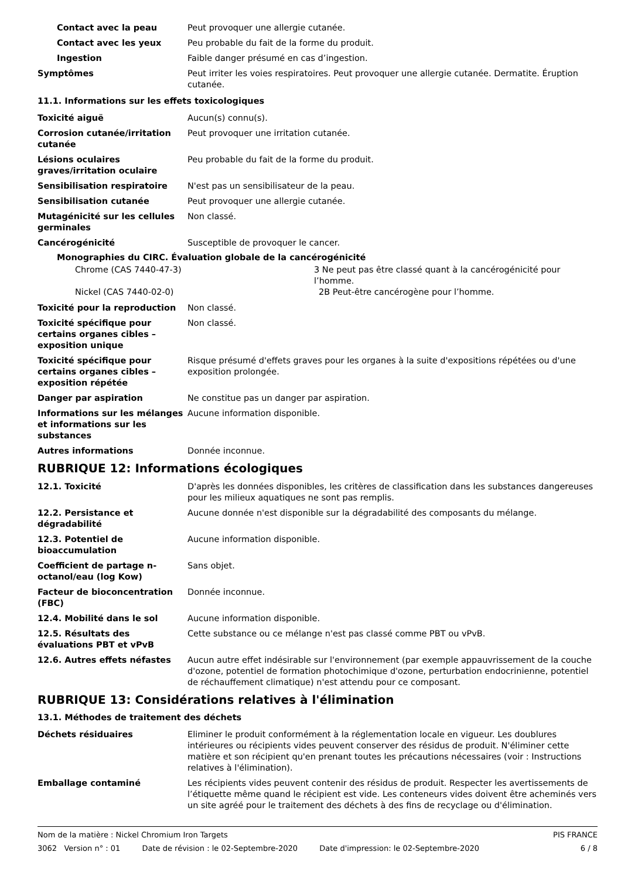Contact avec la peau Peut provoquer une allergie cutanée.
Contact avec les yeux Peu probable du fait de la forme du produit.
Ingestion Faible danger présumé en cas d’ingestion.
Symptômes Peut irriter les voies respiratoires. Peut provoquer une allergie cutanée. Dermatite. Éruption cutanée.
11.1. Informations sur les effets toxicologiques
Toxicité aiguë Aucun(s) connu(s).
Corrosion cutanée/irritation cutanée
Peut provoquer une irritation cutanée.
Lésions oculaires graves/irritation oculaire
Peu probable du fait de la forme du produit.
Sensibilisation respiratoire N'est pas un sensibilisateur de la peau.
Sensibilisation cutanée Peut provoquer une allergie cutanée.
Mutagénicité sur les cellules germinales
Non classé.
Cancérogénicité Susceptible de provoquer le cancer.
Monographies du CIRC. Évaluation globale de la cancérogénicité
Chrome (CAS 7440-47-3) 3 Ne peut pas être classé quant à la cancérogénicité pour l’homme.
Nickel (CAS 7440-02-0) 2B Peut-être cancérogène pour l’homme.
Toxicité pour la reproduction Non classé.
Toxicité spécifique pour certains organes cibles – exposition unique
Non classé.
Toxicité spécifique pour certains organes cibles – exposition répétée
Risque présumé d'effets graves pour les organes à la suite d'expositions répétées ou d'une exposition prolongée.
Danger par aspiration Ne constitue pas un danger par aspiration.
Informations sur les mélanges et informations sur les substances
Aucune information disponible.
Autres informations Donnée inconnue.
RUBRIQUE 12: Informations écologiques
12.1. Toxicité D'après les données disponibles, les critères de classification dans les substances dangereuses pour les milieux aquatiques ne sont pas remplis.
12.2. Persistance et dégradabilité
Aucune donnée n'est disponible sur la dégradabilité des composants du mélange.
12.3. Potentiel de bioaccumulation
Aucune information disponible.
Coefficient de partage n-octanol/eau (log Kow)
Sans objet.
Facteur de bioconcentration (FBC)
Donnée inconnue.
12.4. Mobilité dans le sol Aucune information disponible.
12.5. Résultats des évaluations PBT et vPvB
Cette substance ou ce mélange n'est pas classé comme PBT ou vPvB.
12.6. Autres effets néfastes Aucun autre effet indésirable sur l'environnement (par exemple appauvrissement de la couche d'ozone, potentiel de formation photochimique d'ozone, perturbation endocrinienne, potentiel de réchauffement climatique) n'est attendu pour ce composant.
RUBRIQUE 13: Considérations relatives à l'élimination
13.1. Méthodes de traitement des déchets
Déchets résiduaires Eliminer le produit conformément à la réglementation locale en vigueur. Les doublures intérieures ou récipients vides peuvent conserver des résidus de produit. N'éliminer cette matière et son récipient qu'en prenant toutes les précautions nécessaires (voir : Instructions relatives à l'élimination).
Emballage contaminé Les récipients vides peuvent contenir des résidus de produit. Respecter les avertissements de l’étiquette même quand le récipient est vide. Les conteneurs vides doivent être acheminés vers un site agréé pour le traitement des déchets à des fins de recyclage ou d'élimination.
Nom de la matière : Nickel Chromium Iron Targets PIS FRANCE
3062 Version n° : 01 Date de révision : le 02-Septembre-2020 Date d'impression: le 02-Septembre-2020 6 / 8